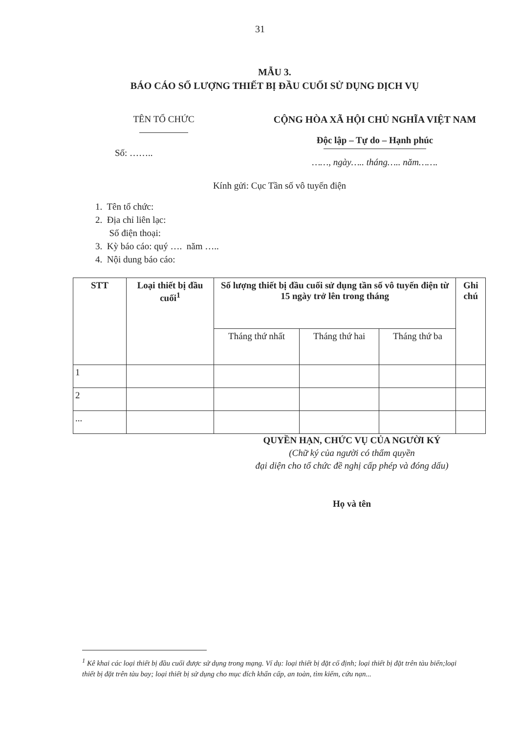31
MẪU 3.
BÁO CÁO SỐ LƯỢNG THIẾT BỊ ĐẦU CUỐI SỬ DỤNG DỊCH VỤ
TÊN TỔ CHỨC
Số: ……..
CỘNG HÒA XÃ HỘI CHỦ NGHĨA VIỆT NAM
Độc lập – Tự do – Hạnh phúc
……, ngày….. tháng….. năm…….
Kính gửi: Cục Tần số vô tuyến điện
1. Tên tổ chức:
2. Địa chỉ liên lạc:
Số điện thoại:
3. Kỳ báo cáo: quý …. năm …..
4. Nội dung báo cáo:
| STT | Loại thiết bị đầu cuối<sup>1</sup> | Số lượng thiết bị đầu cuối sử dụng tần số vô tuyến điện từ 15 ngày trở lên trong tháng | | | Ghi chú |
| --- | --- | --- | --- | --- | --- |
| | | Tháng thứ nhất | Tháng thứ hai | Tháng thứ ba | |
| 1 | | | | | |
| 2 | | | | | |
| ... | | | | | |
QUYỀN HẠN, CHỨC VỤ CỦA NGƯỜI KÝ
(Chữ ký của người có thẩm quyền
đại diện cho tổ chức đề nghị cấp phép và đóng dấu)
Họ và tên
<sup>1</sup> Kê khai các loại thiết bị đầu cuối được sử dụng trong mạng. Ví dụ: loại thiết bị đặt cố định; loại thiết bị đặt trên tàu biển;loại thiết bị đặt trên tàu bay; loại thiết bị sử dụng cho mục đích khẩn cấp, an toàn, tìm kiếm, cứu nạn...